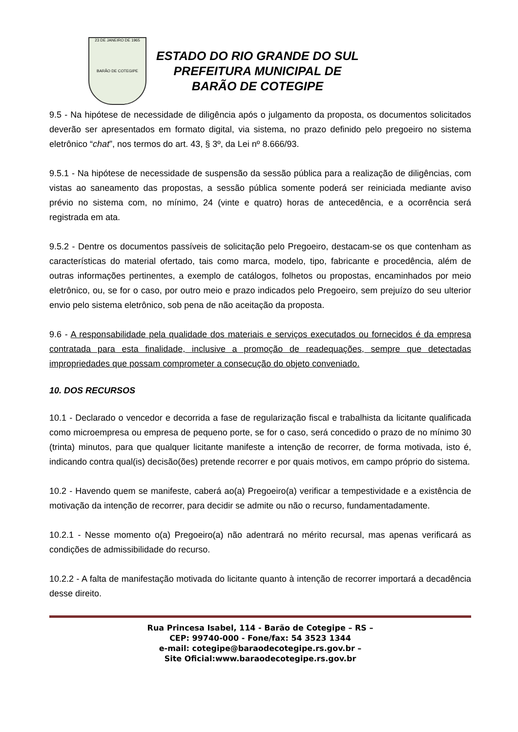23 DE JANEIRO DE 1965
BARÃO DE COTEGIPE
ESTADO DO RIO GRANDE DO SUL
PREFEITURA MUNICIPAL DE
BARÃO DE COTEGIPE
9.5 - Na hipótese de necessidade de diligência após o julgamento da proposta, os documentos solicitados deverão ser apresentados em formato digital, via sistema, no prazo definido pelo pregoeiro no sistema eletrônico “chat”, nos termos do art. 43, § 3º, da Lei nº 8.666/93.
9.5.1 - Na hipótese de necessidade de suspensão da sessão pública para a realização de diligências, com vistas ao saneamento das propostas, a sessão pública somente poderá ser reiniciada mediante aviso prévio no sistema com, no mínimo, 24 (vinte e quatro) horas de antecedência, e a ocorrência será registrada em ata.
9.5.2 - Dentre os documentos passíveis de solicitação pelo Pregoeiro, destacam-se os que contenham as características do material ofertado, tais como marca, modelo, tipo, fabricante e procedência, além de outras informações pertinentes, a exemplo de catálogos, folhetos ou propostas, encaminhados por meio eletrônico, ou, se for o caso, por outro meio e prazo indicados pelo Pregoeiro, sem prejuízo do seu ulterior envio pelo sistema eletrônico, sob pena de não aceitação da proposta.
9.6 - A responsabilidade pela qualidade dos materiais e serviços executados ou fornecidos é da empresa contratada para esta finalidade, inclusive a promoção de readequações, sempre que detectadas impropriedades que possam comprometer a consecução do objeto conveniado.
10. DOS RECURSOS
10.1 - Declarado o vencedor e decorrida a fase de regularização fiscal e trabalhista da licitante qualificada como microempresa ou empresa de pequeno porte, se for o caso, será concedido o prazo de no mínimo 30 (trinta) minutos, para que qualquer licitante manifeste a intenção de recorrer, de forma motivada, isto é, indicando contra qual(is) decisão(ões) pretende recorrer e por quais motivos, em campo próprio do sistema.
10.2 - Havendo quem se manifeste, caberá ao(a) Pregoeiro(a) verificar a tempestividade e a existência de motivação da intenção de recorrer, para decidir se admite ou não o recurso, fundamentadamente.
10.2.1 - Nesse momento o(a) Pregoeiro(a) não adentrará no mérito recursal, mas apenas verificará as condições de admissibilidade do recurso.
10.2.2 - A falta de manifestação motivada do licitante quanto à intenção de recorrer importará a decadência desse direito.
Rua Princesa Isabel, 114 - Barão de Cotegipe – RS –
CEP: 99740-000 - Fone/fax: 54 3523 1344
e-mail: cotegipe@baraodecotegipe.rs.gov.br –
Site Oficial:www.baraodecotegipe.rs.gov.br